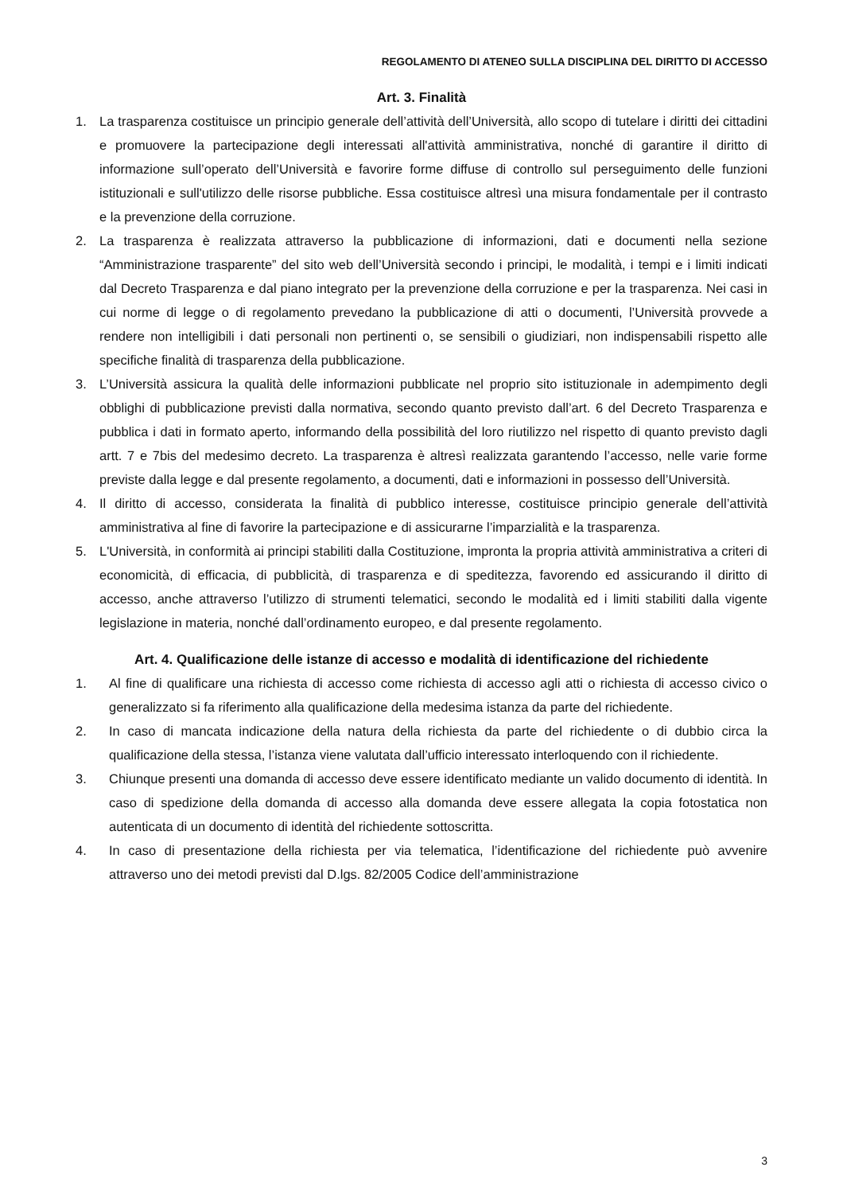REGOLAMENTO DI ATENEO SULLA DISCIPLINA DEL DIRITTO DI ACCESSO
Art. 3. Finalità
1. La trasparenza costituisce un principio generale dell’attività dell’Università, allo scopo di tutelare i diritti dei cittadini e promuovere la partecipazione degli interessati all'attività amministrativa, nonché di garantire il diritto di informazione sull’operato dell’Università e favorire forme diffuse di controllo sul perseguimento delle funzioni istituzionali e sull'utilizzo delle risorse pubbliche. Essa costituisce altresì una misura fondamentale per il contrasto e la prevenzione della corruzione.
2. La trasparenza è realizzata attraverso la pubblicazione di informazioni, dati e documenti nella sezione “Amministrazione trasparente” del sito web dell’Università secondo i principi, le modalità, i tempi e i limiti indicati dal Decreto Trasparenza e dal piano integrato per la prevenzione della corruzione e per la trasparenza. Nei casi in cui norme di legge o di regolamento prevedano la pubblicazione di atti o documenti, l’Università provvede a rendere non intelligibili i dati personali non pertinenti o, se sensibili o giudiziari, non indispensabili rispetto alle specifiche finalità di trasparenza della pubblicazione.
3. L’Università assicura la qualità delle informazioni pubblicate nel proprio sito istituzionale in adempimento degli obblighi di pubblicazione previsti dalla normativa, secondo quanto previsto dall’art. 6 del Decreto Trasparenza e pubblica i dati in formato aperto, informando della possibilità del loro riutilizzo nel rispetto di quanto previsto dagli artt. 7 e 7bis del medesimo decreto. La trasparenza è altresì realizzata garantendo l’accesso, nelle varie forme previste dalla legge e dal presente regolamento, a documenti, dati e informazioni in possesso dell’Università.
4. Il diritto di accesso, considerata la finalità di pubblico interesse, costituisce principio generale dell’attività amministrativa al fine di favorire la partecipazione e di assicurarne l’imparzialità e la trasparenza.
5. L'Università, in conformità ai principi stabiliti dalla Costituzione, impronta la propria attività amministrativa a criteri di economicità, di efficacia, di pubblicità, di trasparenza e di speditezza, favorendo ed assicurando il diritto di accesso, anche attraverso l’utilizzo di strumenti telematici, secondo le modalità ed i limiti stabiliti dalla vigente legislazione in materia, nonché dall’ordinamento europeo, e dal presente regolamento.
Art. 4. Qualificazione delle istanze di accesso e modalità di identificazione del richiedente
1. Al fine di qualificare una richiesta di accesso come richiesta di accesso agli atti o richiesta di accesso civico o generalizzato si fa riferimento alla qualificazione della medesima istanza da parte del richiedente.
2. In caso di mancata indicazione della natura della richiesta da parte del richiedente o di dubbio circa la qualificazione della stessa, l’istanza viene valutata dall’ufficio interessato interloquendo con il richiedente.
3. Chiunque presenti una domanda di accesso deve essere identificato mediante un valido documento di identità. In caso di spedizione della domanda di accesso alla domanda deve essere allegata la copia fotostatica non autenticata di un documento di identità del richiedente sottoscritta.
4. In caso di presentazione della richiesta per via telematica, l’identificazione del richiedente può avvenire attraverso uno dei metodi previsti dal D.lgs. 82/2005 Codice dell’amministrazione
3